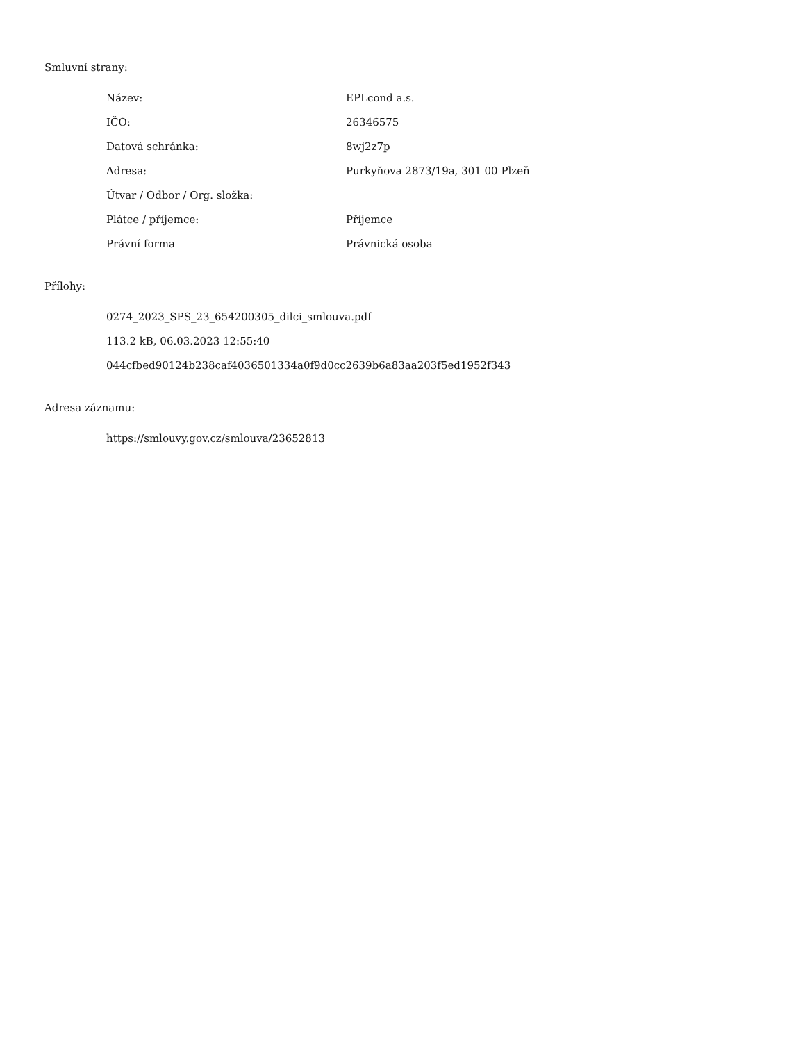Smluvní strany:
| Název: | EPLcond a.s. |
| IČO: | 26346575 |
| Datová schránka: | 8wj2z7p |
| Adresa: | Purkyňova 2873/19a, 301 00 Plzeň |
| Útvar / Odbor / Org. složka: | |
| Plátce / příjemce: | Příjemce |
| Právní forma | Právnická osoba |
Přílohy:
0274_2023_SPS_23_654200305_dilci_smlouva.pdf
113.2 kB, 06.03.2023 12:55:40
044cfbed90124b238caf4036501334a0f9d0cc2639b6a83aa203f5ed1952f343
Adresa záznamu:
https://smlouvy.gov.cz/smlouva/23652813